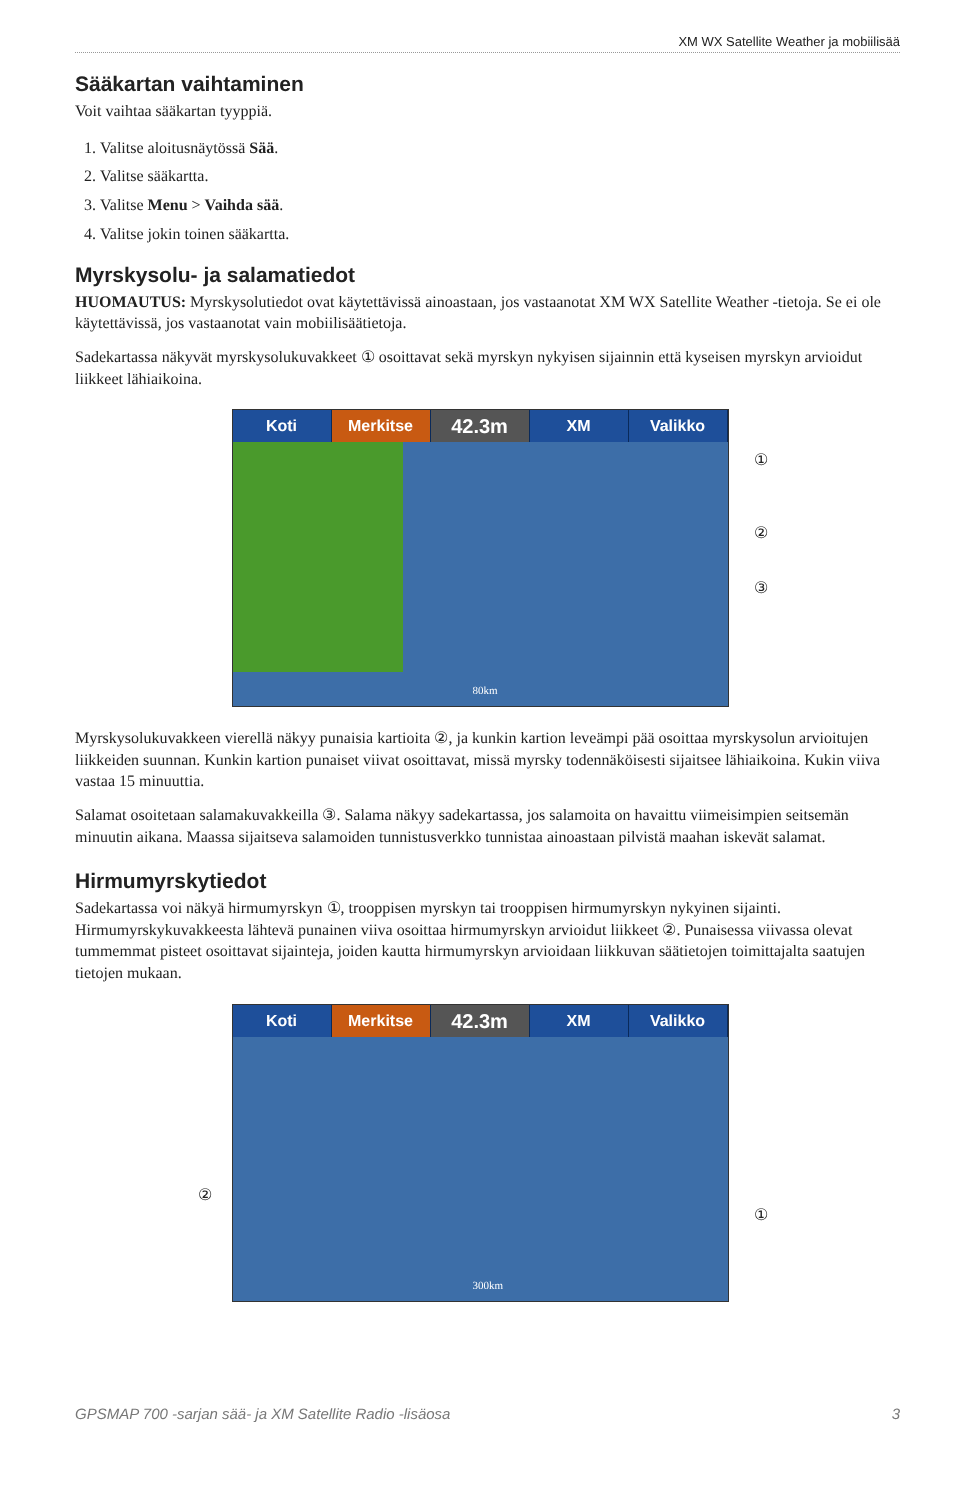XM WX Satellite Weather ja mobiilisää
Sääkartan vaihtaminen
Voit vaihtaa sääkartan tyyppiä.
1. Valitse aloitusnäytössä Sää.
2. Valitse sääkartta.
3. Valitse Menu > Vaihda sää.
4. Valitse jokin toinen sääkartta.
Myrskysolu- ja salamatiedot
HUOMAUTUS: Myrskysolutiedot ovat käytettävissä ainoastaan, jos vastaanotat XM WX Satellite Weather -tietoja. Se ei ole käytettävissä, jos vastaanotat vain mobiilisäätietoja.
Sadekartassa näkyvät myrskysolukuvakkeet ① osoittavat sekä myrskyn nykyisen sijainnin että kyseisen myrskyn arvioidut liikkeet lähiaikoina.
Koti Merkitse 42.3m XM Valikko
①
②
③
80km
Myrskysolukuvakkeen vierellä näkyy punaisia kartioita ②, ja kunkin kartion leveämpi pää osoittaa myrskysolun arvioitujen liikkeiden suunnan. Kunkin kartion punaiset viivat osoittavat, missä myrsky todennäköisesti sijaitsee lähiaikoina. Kukin viiva vastaa 15 minuuttia.
Salamat osoitetaan salamakuvakkeilla ③. Salama näkyy sadekartassa, jos salamoita on havaittu viimeisimpien seitsemän minuutin aikana. Maassa sijaitseva salamoiden tunnistusverkko tunnistaa ainoastaan pilvistä maahan iskevät salamat.
Hirmumyrskytiedot
Sadekartassa voi näkyä hirmumyrskyn ①, trooppisen myrskyn tai trooppisen hirmumyrskyn nykyinen sijainti. Hirmumyrskykuvakkeesta lähtevä punainen viiva osoittaa hirmumyrskyn arvioidut liikkeet ②. Punaisessa viivassa olevat tummemmat pisteet osoittavat sijainteja, joiden kautta hirmumyrskyn arvioidaan liikkuvan säätietojen toimittajalta saatujen tietojen mukaan.
Koti Merkitse 42.3m XM Valikko
②
①
300km
GPSMAP 700 -sarjan sää- ja XM Satellite Radio -lisäosa 3